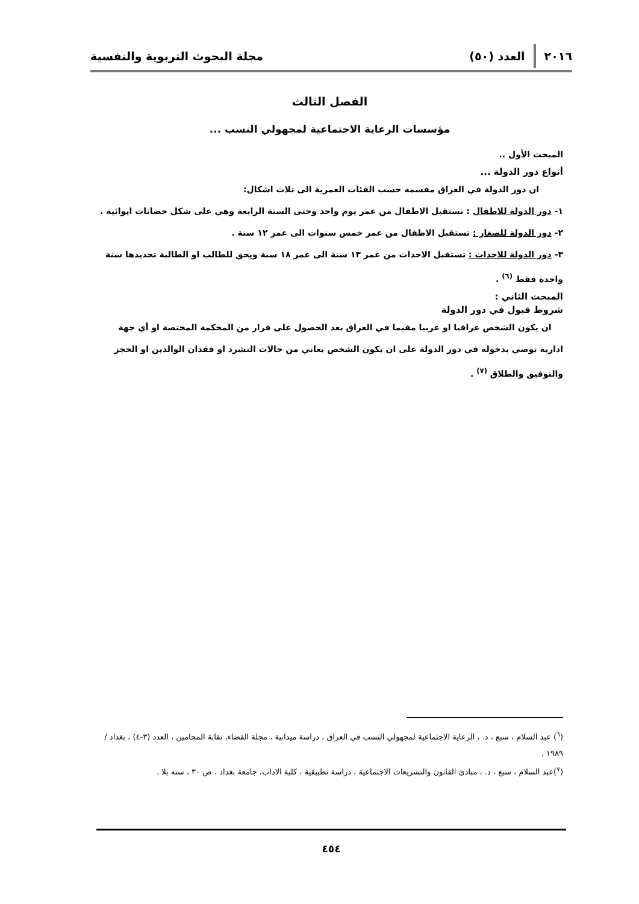٢٠١٦ العدد (٥٠) مجلة البحوث التربوية والنفسية
الفصل الثالث
مؤسسات الرعاية الاجتماعية لمجهولي النسب ...
المبحث الأول ..
أنواع دور الدولة ...
ان دور الدولة في العراق مقسمه حسب الفئات العمرية الى ثلاث اشكال:
١- دور الدولة للاطفال : تستقبل الاطفال من عمر يوم واحد وحتى السنة الرابعة وهي على شكل حضانات ايوائية .
٢- دور الدولة للصغار : تستقبل الاطفال من عمر خمس سنوات الى عمر ١٢ سنة .
٣- دور الدولة للاحداث : تستقبل الاحداث من عمر ١٣ سنة الى عمر ١٨ سنة ويحق للطالب او الطالبة تحديدها سنة واحدة فقط <sup>(٦)</sup> .
المبحث الثاني :
شروط قبول في دور الدولة
ان يكون الشخص عراقيا او عربيا مقيما في العراق بعد الحصول على قرار من المحكمة المختصة او أي جهة ادارية توصي بدخوله في دور الدولة على ان يكون الشخص يعاني من حالات التشرد او فقدان الوالدين او الحجز والتوفيق والطلاق <sup>(٧)</sup> .
(<sup>٦</sup>) عبد السلام ، سبع ، د. ، الرعاية الاجتماعية لمجهولي النسب في العراق ، دراسة ميدانية ، مجلة القضاء، نقابة المحامين ، العدد (٣-٤) ، بغداد / ١٩٨٩ .
(<sup>٧</sup>)عبد السلام ، سبع ، د. ، مبادئ القانون والتشريعات الاجتماعية ، دراسة تطبيقية ، كلية الاداب، جامعة بغداد ، ص ٣٠ ، سنه بلا .
٤٥٤